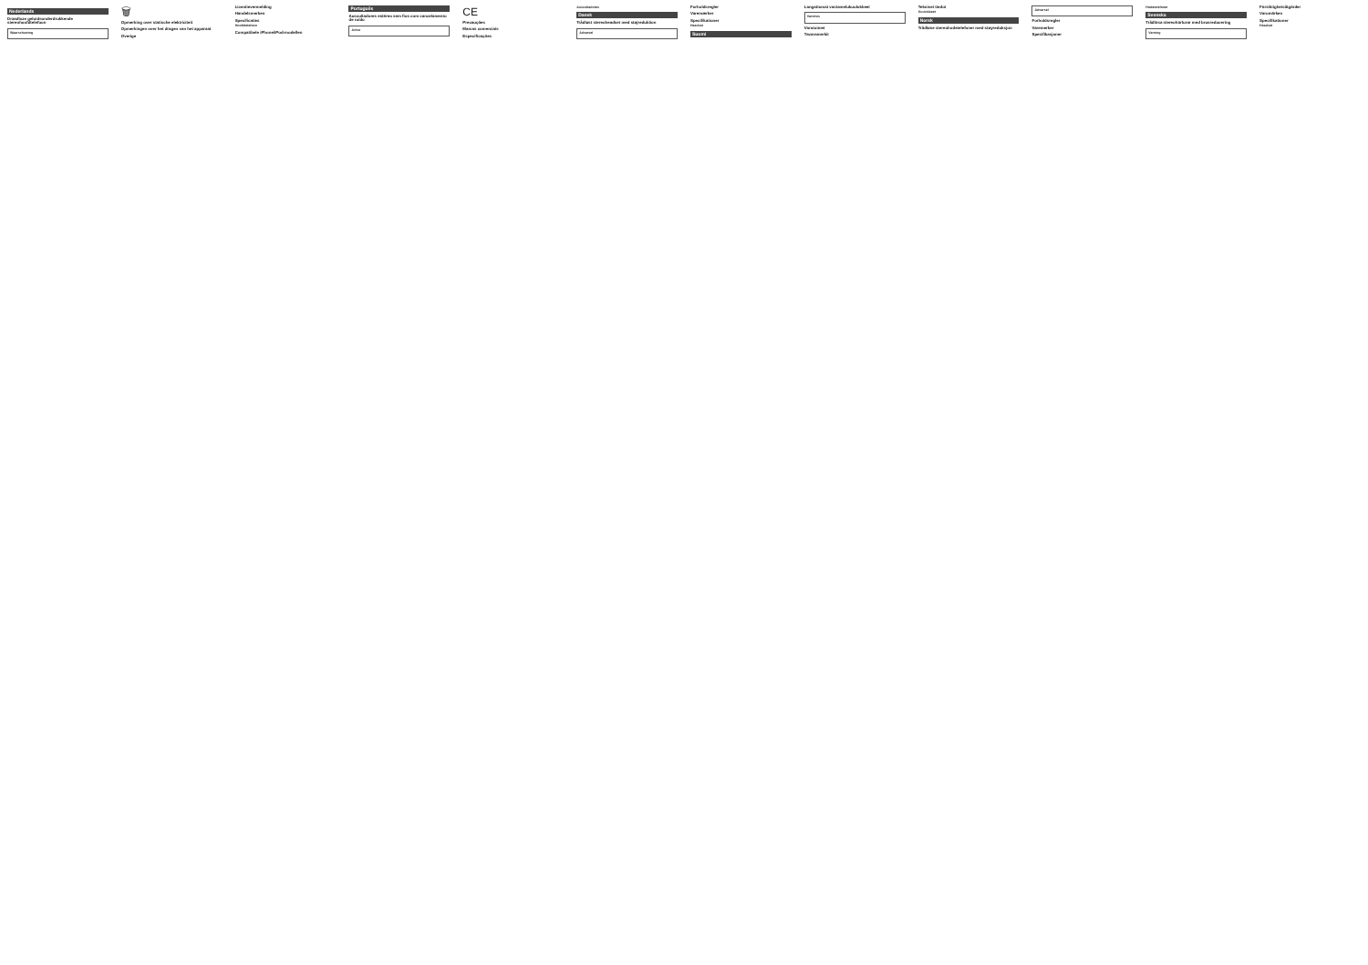Nederlands
Draadloze geluidsonderdrukkende stereohoofdtelefoon
Waarschuwing
🗑
Opmerking over statische elektriciteit
Opmerkingen over het dragen van het apparaat
Overige
Licentievermelding
Handelsmerken
Specificaties
Hoofdtelefoon
Compatibele iPhone/iPod-modellen
Português
Auscultadores estéreo sem fios com cancelamento de ruído
Aviso
CE
Precauções
Marcas comerciais
Especificações
Auscultadores
Dansk
Trådløst stereoheadset med støjreduktion
Advarsel
Forholdsregler
Varemærker
Specifikationer
Headset
Suomi
Langattomat vastamelukuulokkeet
Varoitus
Varotoimet
Tavaramerkit
Tekniset tiedot
Kuulokkeet
Norsk
Trådløse stereohodetelefoner med støyreduksjon
Advarsel
Forholdsregler
Varemerker
Spesifikasjoner
Hodetelefoner
Svenska
Trådlösa stereohörlurar med brusreducering
Varning
Försiktighetsåtgärder
Varumärken
Specifikationer
Headset